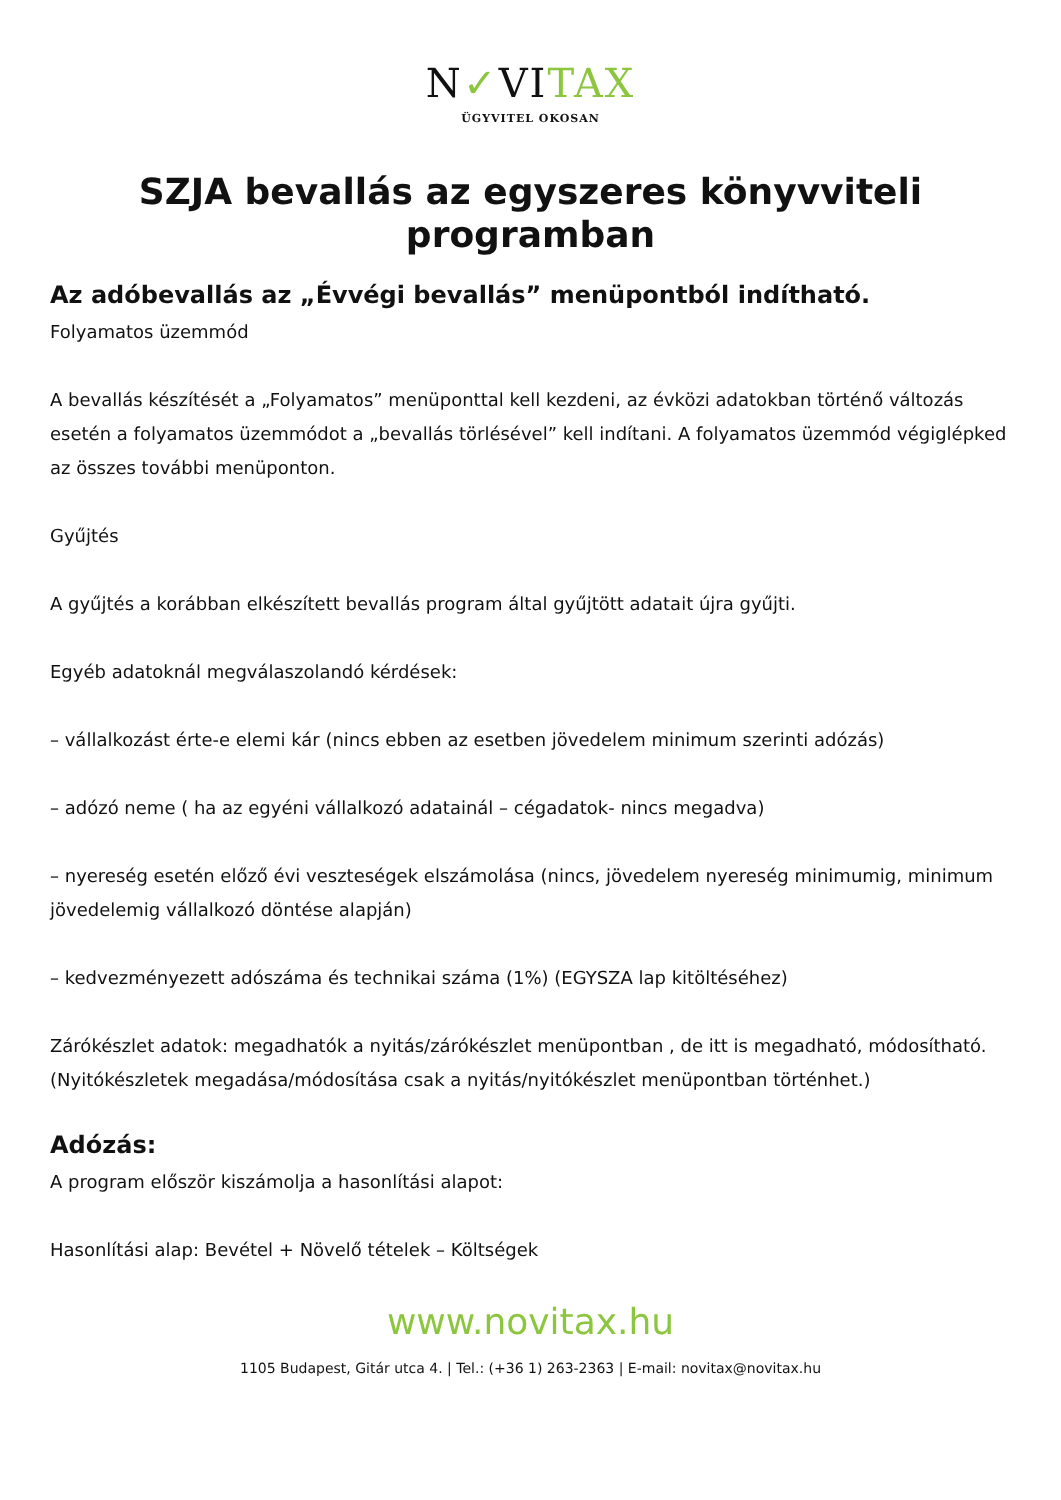N✓VITAX
ÜGYVITEL OKOSAN
SZJA bevallás az egyszeres könyvviteli programban
Az adóbevallás az „Évvégi bevallás” menüpontból indítható.
Folyamatos üzemmód
A bevallás készítését a „Folyamatos” menüponttal kell kezdeni, az évközi adatokban történő változás esetén a folyamatos üzemmódot a „bevallás törlésével” kell indítani. A folyamatos üzemmód végiglépked az összes további menüponton.
Gyűjtés
A gyűjtés a korábban elkészített bevallás program által gyűjtött adatait újra gyűjti.
Egyéb adatoknál megválaszolandó kérdések:
– vállalkozást érte-e elemi kár (nincs ebben az esetben jövedelem minimum szerinti adózás)
– adózó neme ( ha az egyéni vállalkozó adatainál – cégadatok- nincs megadva)
– nyereség esetén előző évi veszteségek elszámolása (nincs, jövedelem nyereség minimumig, minimum jövedelemig vállalkozó döntése alapján)
– kedvezményezett adószáma és technikai száma (1%) (EGYSZA lap kitöltéséhez)
Zárókészlet adatok: megadhatók a nyitás/zárókészlet menüpontban , de itt is megadható, módosítható. (Nyitókészletek megadása/módosítása csak a nyitás/nyitókészlet menüpontban történhet.)
Adózás:
A program először kiszámolja a hasonlítási alapot:
Hasonlítási alap: Bevétel + Növelő tételek – Költségek
www.novitax.hu
1105 Budapest, Gitár utca 4. | Tel.: (+36 1) 263-2363 | E-mail: novitax@novitax.hu